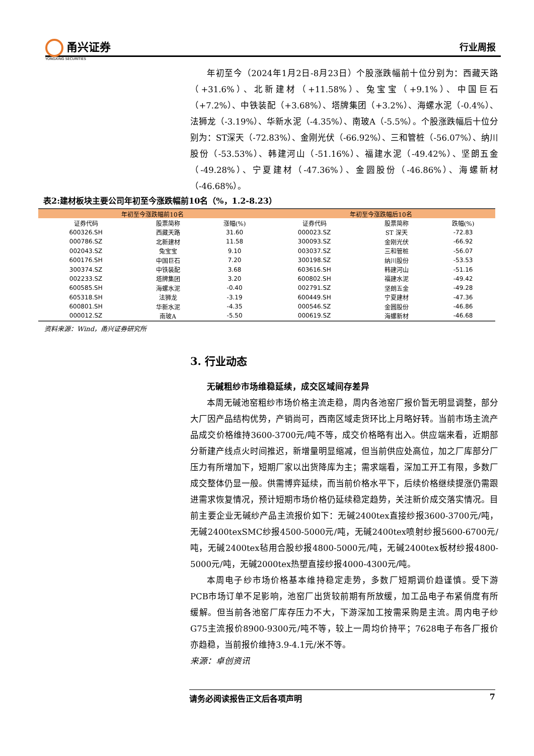甬兴证券
YONGXING SECURITIES
行业周报
年初至今（2024年1月2日-8月23日）个股涨跌幅前十位分别为：西藏天路（+31.6%）、北新建材（+11.58%）、兔宝宝（+9.1%）、中国巨石（+7.2%）、中铁装配（+3.68%）、塔牌集团（+3.2%）、海螺水泥（-0.4%）、法狮龙（-3.19%）、华新水泥（-4.35%）、南玻A（-5.5%）。个股涨跌幅后十位分别为：ST深天（-72.83%）、金刚光伏（-66.92%）、三和管桩（-56.07%）、纳川股份（-53.53%）、韩建河山（-51.16%）、福建水泥（-49.42%）、坚朗五金（-49.28%）、宁夏建材（-47.36%）、金圆股份（-46.86%）、海螺新材（-46.68%）。
表2:建材板块主要公司年初至今涨跌幅前10名（%，1.2-8.23）
| 年初至今涨跌幅前10名 | | | 年初至今涨跌幅后10名 | | |
| --- | --- | --- | --- | --- | --- |
| 证券代码 | 股票简称 | 涨幅(%) | 证券代码 | 股票简称 | 跌幅(%) |
| 600326.SH | 西藏天路 | 31.60 | 000023.SZ | ST 深天 | -72.83 |
| 000786.SZ | 北新建材 | 11.58 | 300093.SZ | 金刚光伏 | -66.92 |
| 002043.SZ | 兔宝宝 | 9.10 | 003037.SZ | 三和管桩 | -56.07 |
| 600176.SH | 中国巨石 | 7.20 | 300198.SZ | 纳川股份 | -53.53 |
| 300374.SZ | 中铁装配 | 3.68 | 603616.SH | 韩建河山 | -51.16 |
| 002233.SZ | 塔牌集团 | 3.20 | 600802.SH | 福建水泥 | -49.42 |
| 600585.SH | 海螺水泥 | -0.40 | 002791.SZ | 坚朗五金 | -49.28 |
| 605318.SH | 法狮龙 | -3.19 | 600449.SH | 宁夏建材 | -47.36 |
| 600801.SH | 华新水泥 | -4.35 | 000546.SZ | 金圆股份 | -46.86 |
| 000012.SZ | 南玻A | -5.50 | 000619.SZ | 海螺新材 | -46.68 |
资料来源：Wind，甬兴证券研究所
3. 行业动态
无碱粗纱市场维稳延续，成交区域间存差异
本周无碱池窑粗纱市场价格主流走稳，周内各池窑厂报价暂无明显调整，部分大厂因产品结构优势，产销尚可，西南区域走货环比上月略好转。当前市场主流产品成交价格维持3600-3700元/吨不等，成交价格略有出入。供应端来看，近期部分新建产线点火时间推迟，新增量明显缩减，但当前供应处高位，加之厂库部分厂压力有所增加下，短期厂家以出货降库为主；需求端看，深加工开工有限，多数厂成交整体仍显一般。供需博弈延续，而当前价格水平下，后续价格继续提涨仍需跟进需求恢复情况，预计短期市场价格仍延续稳定趋势，关注新价成交落实情况。目前主要企业无碱纱产品主流报价如下：无碱2400tex直接纱报3600-3700元/吨，无碱2400texSMC纱报4500-5000元/吨，无碱2400tex喷射纱报5600-6700元/吨，无碱2400tex毡用合股纱报4800-5000元/吨，无碱2400tex板材纱报4800-5000元/吨，无碱2000tex热塑直接纱报4000-4300元/吨。
本周电子纱市场价格基本维持稳定走势，多数厂短期调价趋谨慎。受下游PCB市场订单不足影响，池窑厂出货较前期有所放缓，加工品电子布紧俏度有所缓解。但当前各池窑厂库存压力不大，下游深加工按需采购是主流。周内电子纱G75主流报价8900-9300元/吨不等，较上一周均价持平；7628电子布各厂报价亦趋稳，当前报价维持3.9-4.1元/米不等。
来源：卓创资讯
请务必阅读报告正文后各项声明 7